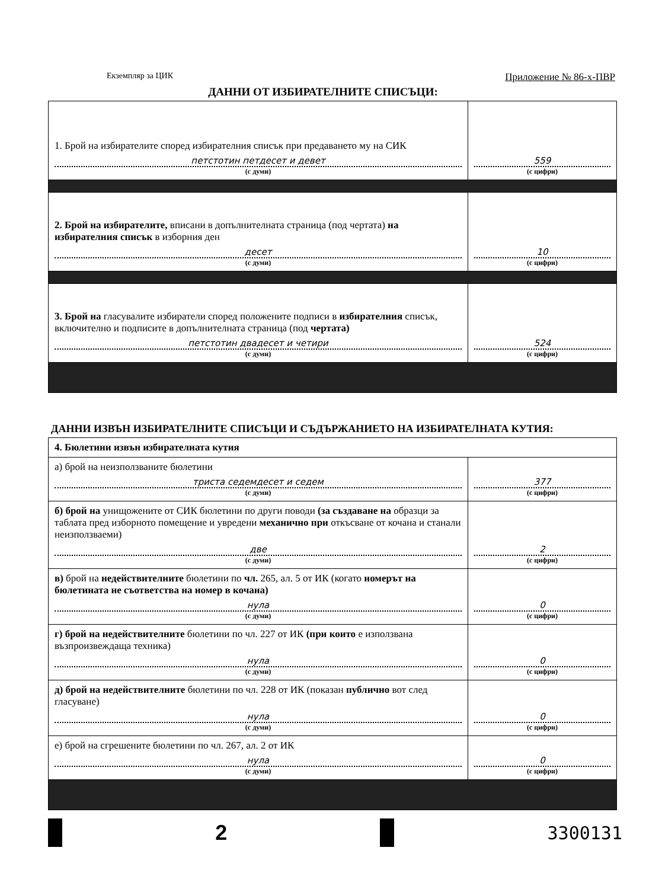Екземпляр за ЦИК Приложение № 86-х-ПВР
ДАННИ ОТ ИЗБИРАТЕЛНИТЕ СПИСЪЦИ:
| 1. Брой на избирателите според избирателния списък при предаването му на СИК петстотин петдесет и девет (с думи) | 559 (с цифри) |
| 2. Брой на избирателите, вписани в допълнителната страница (под чертата) на избирателния списък в изборния ден десет (с думи) | 10 (с цифри) |
| 3. Брой на гласувалите избиратели според положените подписи в избирателния списък, включително и подписите в допълнителната страница (под чертата) петстотин двадесет и четири (с думи) | 524 (с цифри) |
ДАННИ ИЗВЪН ИЗБИРАТЕЛНИТЕ СПИСЪЦИ И СЪДЪРЖАНИЕТО НА ИЗБИРАТЕЛНАТА КУТИЯ:
| 4. Бюлетини извън избирателната кутия | |
| а) брой на неизползваните бюлетини триста седемдесет и седем (с думи) | 377 (с цифри) |
| б) брой на унищожените от СИК бюлетини по други поводи (за създаване на образци за таблата пред изборното помещение и увредени механично при откъсване от кочана и станали неизползваеми) две (с думи) | 2 (с цифри) |
| в) брой на недействителните бюлетини по чл. 265, ал. 5 от ИК (когато номерът на бюлетината не съответства на номер в кочана) нула (с думи) | 0 (с цифри) |
| г) брой на недействителните бюлетини по чл. 227 от ИК (при които е използвана възпроизвеждаща техника) нула (с думи) | 0 (с цифри) |
| д) брой на недействителните бюлетини по чл. 228 от ИК (показан публично вот след гласуване) нула (с думи) | 0 (с цифри) |
| е) брой на сгрешените бюлетини по чл. 267, ал. 2 от ИК нула (с думи) | 0 (с цифри) |
2
3300131